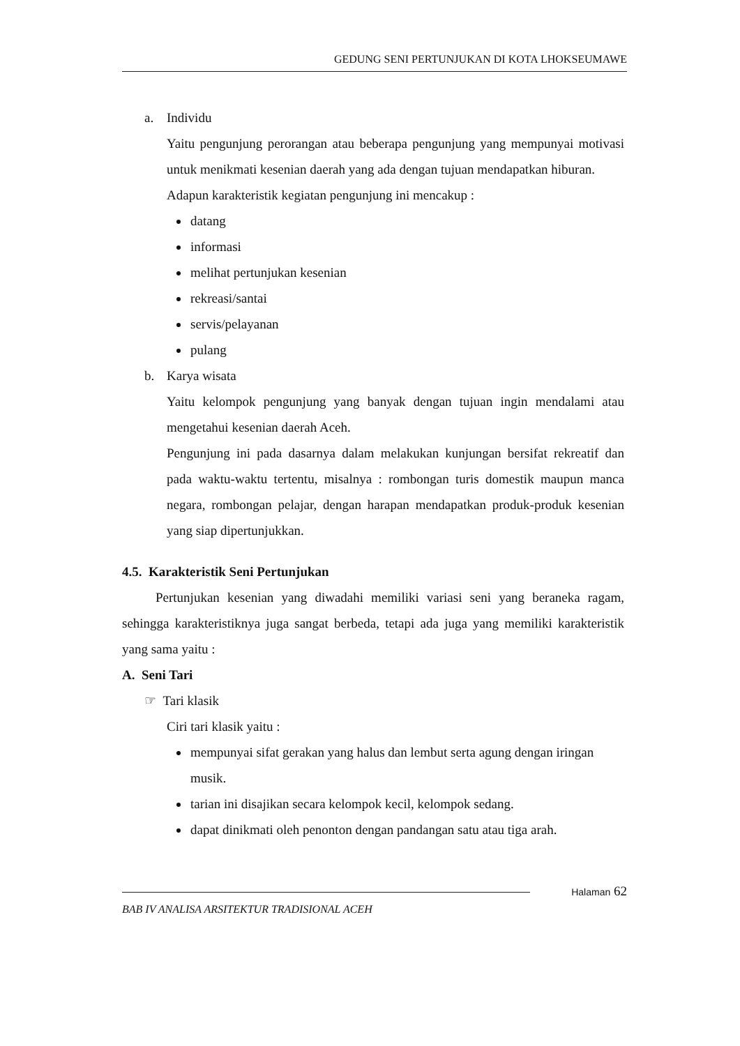GEDUNG SENI PERTUNJUKAN DI KOTA LHOKSEUMAWE
a. Individu
Yaitu pengunjung perorangan atau beberapa pengunjung yang mempunyai motivasi untuk menikmati kesenian daerah yang ada dengan tujuan mendapatkan hiburan.
Adapun karakteristik kegiatan pengunjung ini mencakup :
datang
informasi
melihat pertunjukan kesenian
rekreasi/santai
servis/pelayanan
pulang
b. Karya wisata
Yaitu kelompok pengunjung yang banyak dengan tujuan ingin mendalami atau mengetahui kesenian daerah Aceh.
Pengunjung ini pada dasarnya dalam melakukan kunjungan bersifat rekreatif dan pada waktu-waktu tertentu, misalnya : rombongan turis domestik maupun manca negara, rombongan pelajar, dengan harapan mendapatkan produk-produk kesenian yang siap dipertunjukkan.
4.5. Karakteristik Seni Pertunjukan
Pertunjukan kesenian yang diwadahi memiliki variasi seni yang beraneka ragam, sehingga karakteristiknya juga sangat berbeda, tetapi ada juga yang memiliki karakteristik yang sama yaitu :
A. Seni Tari
☞ Tari klasik
Ciri tari klasik yaitu :
mempunyai sifat gerakan yang halus dan lembut serta agung dengan iringan musik.
tarian ini disajikan secara kelompok kecil, kelompok sedang.
dapat dinikmati oleh penonton dengan pandangan satu atau tiga arah.
Halaman 62
BAB IV ANALISA ARSITEKTUR TRADISIONAL ACEH